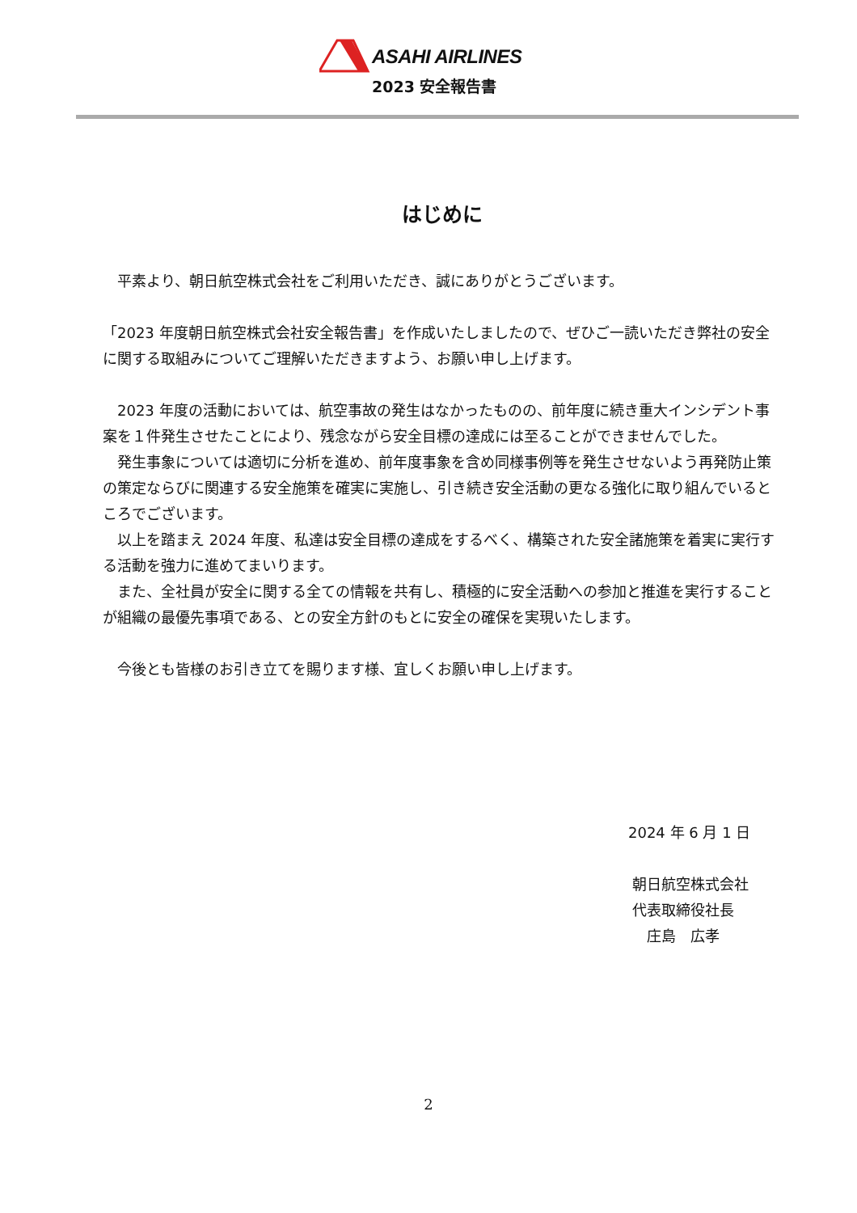ASAHI AIRLINES
2023 安全報告書
はじめに
　平素より、朝日航空株式会社をご利用いただき、誠にありがとうございます。
「2023 年度朝日航空株式会社安全報告書」を作成いたしましたので、ぜひご一読いただき弊社の安全に関する取組みについてご理解いただきますよう、お願い申し上げます。
　2023 年度の活動においては、航空事故の発生はなかったものの、前年度に続き重大インシデント事案を１件発生させたことにより、残念ながら安全目標の達成には至ることができませんでした。
　発生事象については適切に分析を進め、前年度事象を含め同様事例等を発生させないよう再発防止策の策定ならびに関連する安全施策を確実に実施し、引き続き安全活動の更なる強化に取り組んでいるところでございます。
　以上を踏まえ 2024 年度、私達は安全目標の達成をするべく、構築された安全諸施策を着実に実行する活動を強力に進めてまいります。
　また、全社員が安全に関する全ての情報を共有し、積極的に安全活動への参加と推進を実行することが組織の最優先事項である、との安全方針のもとに安全の確保を実現いたします。
　今後とも皆様のお引き立てを賜ります様、宜しくお願い申し上げます。
2024 年 6 月 1 日
朝日航空株式会社
代表取締役社長
　庄島　広孝
2